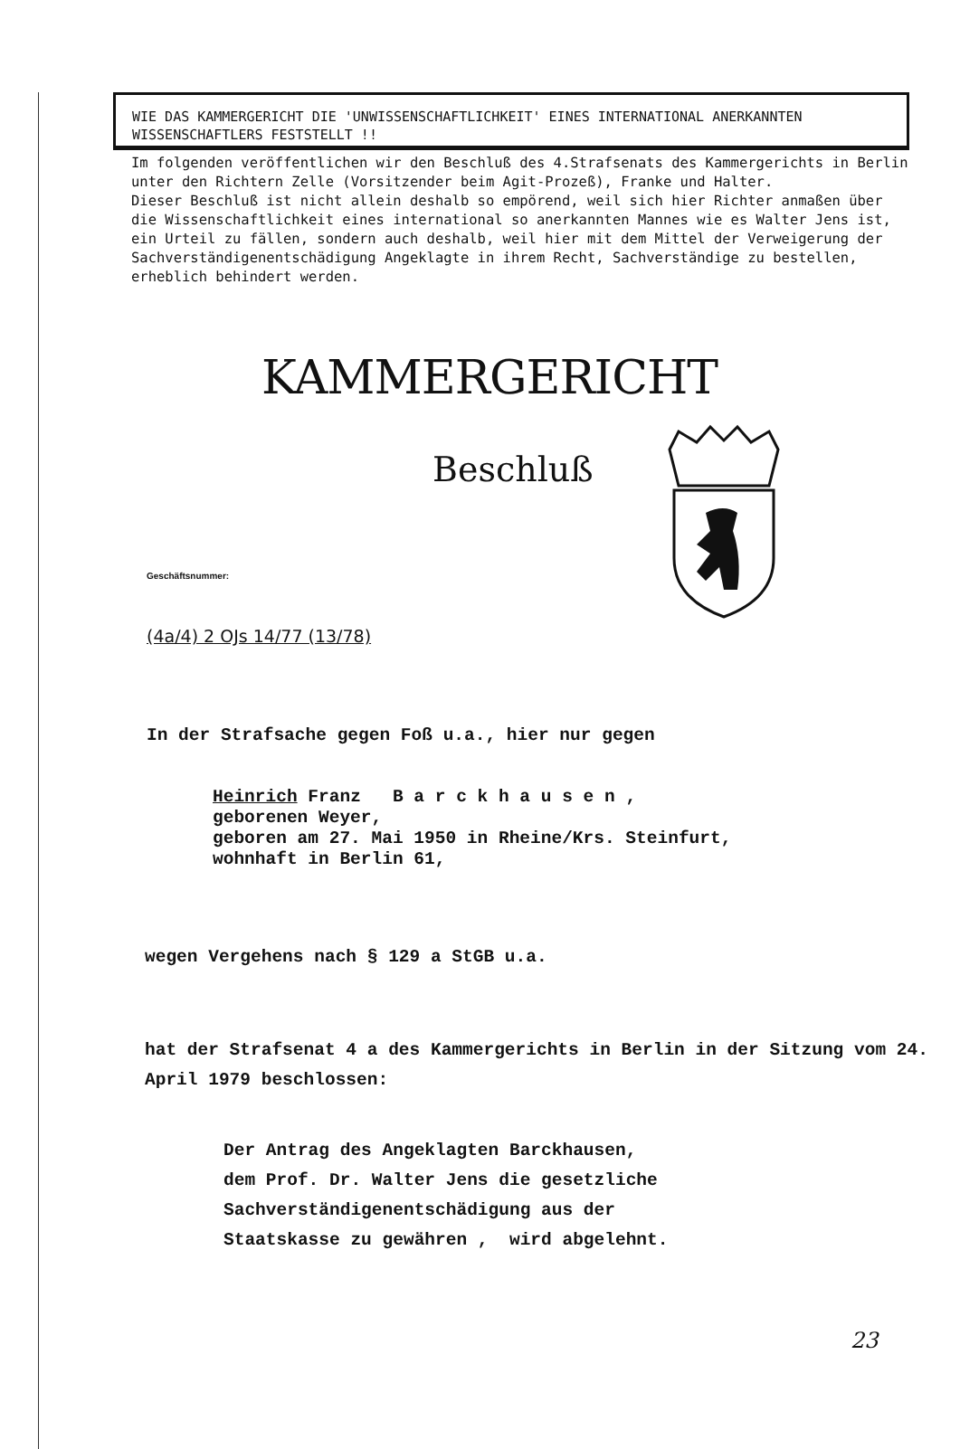WIE DAS KAMMERGERICHT DIE 'UNWISSENSCHAFTLICHKEIT' EINES INTERNATIONAL ANERKANNTEN WISSENSCHAFTLERS FESTSTELLT !!
Im folgenden veröffentlichen wir den Beschluß des 4.Strafsenats des Kammergerichts in Berlin unter den Richtern Zelle (Vorsitzender beim Agit-Prozeß), Franke und Halter.
Dieser Beschluß ist nicht allein deshalb so empörend, weil sich hier Richter anmaßen über die Wissenschaftlichkeit eines international so anerkannten Mannes wie es Walter Jens ist, ein Urteil zu fällen, sondern auch deshalb, weil hier mit dem Mittel der Verweigerung der Sachverständigenentschädigung Angeklagte in ihrem Recht, Sachverständige zu bestellen, erheblich behindert werden.
KAMMERGERICHT
Beschluß
Geschäftsnummer:
(4a/4) 2 OJs 14/77 (13/78)
In der Strafsache gegen Foß u.a., hier nur gegen
Heinrich Franz B a r c k h a u s e n ,
geborenen Weyer,
geboren am 27. Mai 1950 in Rheine/Krs. Steinfurt,
wohnhaft in Berlin 61,
wegen Vergehens nach § 129 a StGB u.a.
hat der Strafsenat 4 a des Kammergerichts in Berlin in der Sitzung vom 24. April 1979 beschlossen:
Der Antrag des Angeklagten Barckhausen,
dem Prof. Dr. Walter Jens die gesetzliche
Sachverständigenentschädigung aus der
Staatskasse zu gewähren , wird abgelehnt.
23